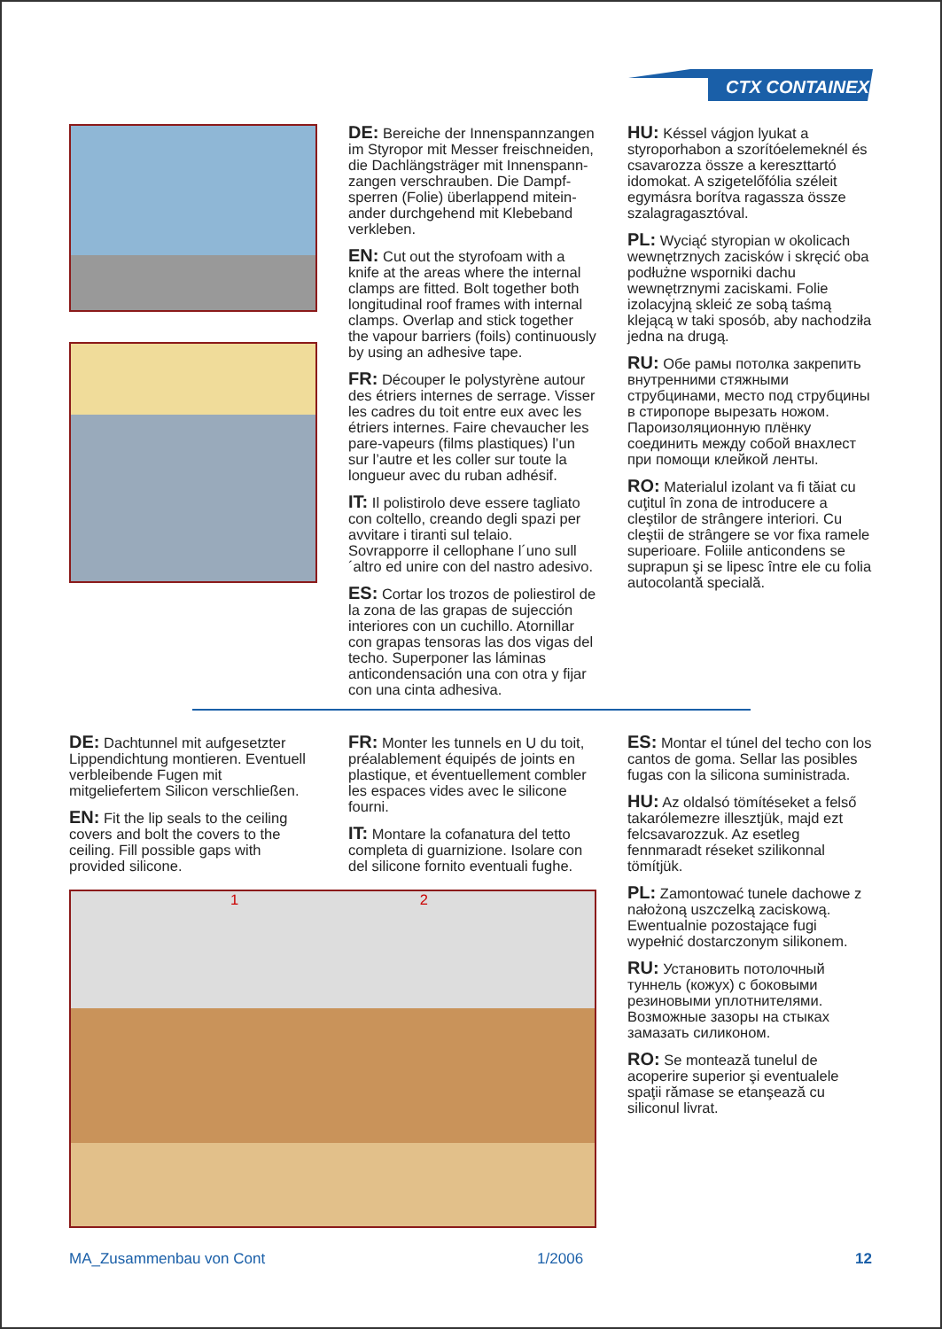CTX CONTAINEX
DE: Bereiche der Innenspannzangen im Styropor mit Messer freischneiden, die Dachlängsträger mit Innenspann-zangen verschrauben. Die Dampf-sperren (Folie) überlappend mitein-ander durchgehend mit Klebeband verkleben.
EN: Cut out the styrofoam with a knife at the areas where the internal clamps are fitted. Bolt together both longitudinal roof frames with internal clamps. Overlap and stick together the vapour barriers (foils) continuously by using an adhesive tape.
FR: Découper le polystyrène autour des étriers internes de serrage. Visser les cadres du toit entre eux avec les étriers internes. Faire chevaucher les pare-vapeurs (films plastiques) l’un sur l’autre et les coller sur toute la longueur avec du ruban adhésif.
IT: Il polistirolo deve essere tagliato con coltello, creando degli spazi per avvitare i tiranti sul telaio. Sovrapporre il cellophane l´uno sull´altro ed unire con del nastro adesivo.
ES: Cortar los trozos de poliestirol de la zona de las grapas de sujección interiores con un cuchillo. Atornillar con grapas tensoras las dos vigas del techo. Superponer las láminas anticondensación una con otra y fijar con una cinta adhesiva.
HU: Késsel vágjon lyukat a styroporhabon a szorítóelemeknél és csavarozza össze a kereszttartó idomokat. A szigetelőfólia széleit egymásra borítva ragassza össze szalagragasztóval.
PL: Wyciąć styropian w okolicach wewnętrznych zacisków i skręcić oba podłużne wsporniki dachu wewnętrznymi zaciskami. Folie izolacyjną skleić ze sobą taśmą klejącą w taki sposób, aby nachodziła jedna na drugą.
RU: Обе рамы потолка закрепить внутренними стяжными струбцинами, место под струбцины в стиропоре вырезать ножом. Пароизоляционную плёнку соединить между собой внахлест при помощи клейкой ленты.
RO: Materialul izolant va fi tăiat cu cuţitul în zona de introducere a cleştilor de strângere interiori. Cu cleştii de strângere se vor fixa ramele superioare. Foliile anticondens se suprapun şi se lipesc între ele cu folia autocolantă specială.
DE: Dachtunnel mit aufgesetzter Lippendichtung montieren. Eventuell verbleibende Fugen mit mitgeliefertem Silicon verschließen.
EN: Fit the lip seals to the ceiling covers and bolt the covers to the ceiling. Fill possible gaps with provided silicone.
FR: Monter les tunnels en U du toit, préalablement équipés de joints en plastique, et éventuellement combler les espaces vides avec le silicone fourni.
IT: Montare la cofanatura del tetto completa di guarnizione. Isolare con del silicone fornito eventuali fughe.
1 2
ES: Montar el túnel del techo con los cantos de goma. Sellar las posibles fugas con la silicona suministrada.
HU: Az oldalsó tömítéseket a felső takarólemezre illesztjük, majd ezt felcsavarozzuk. Az esetleg fennmaradt réseket szilikonnal tömítjük.
PL: Zamontować tunele dachowe z nałożoną uszczelką zaciskową. Ewentualnie pozostające fugi wypełnić dostarczonym silikonem.
RU: Установить потолочный туннель (кожух) с боковыми резиновыми уплотнителями. Возможные зазоры на стыках замазать силиконом.
RO: Se montează tunelul de acoperire superior şi eventualele spaţii rămase se etanşează cu siliconul livrat.
MA_Zusammenbau von Cont 1/2006 12